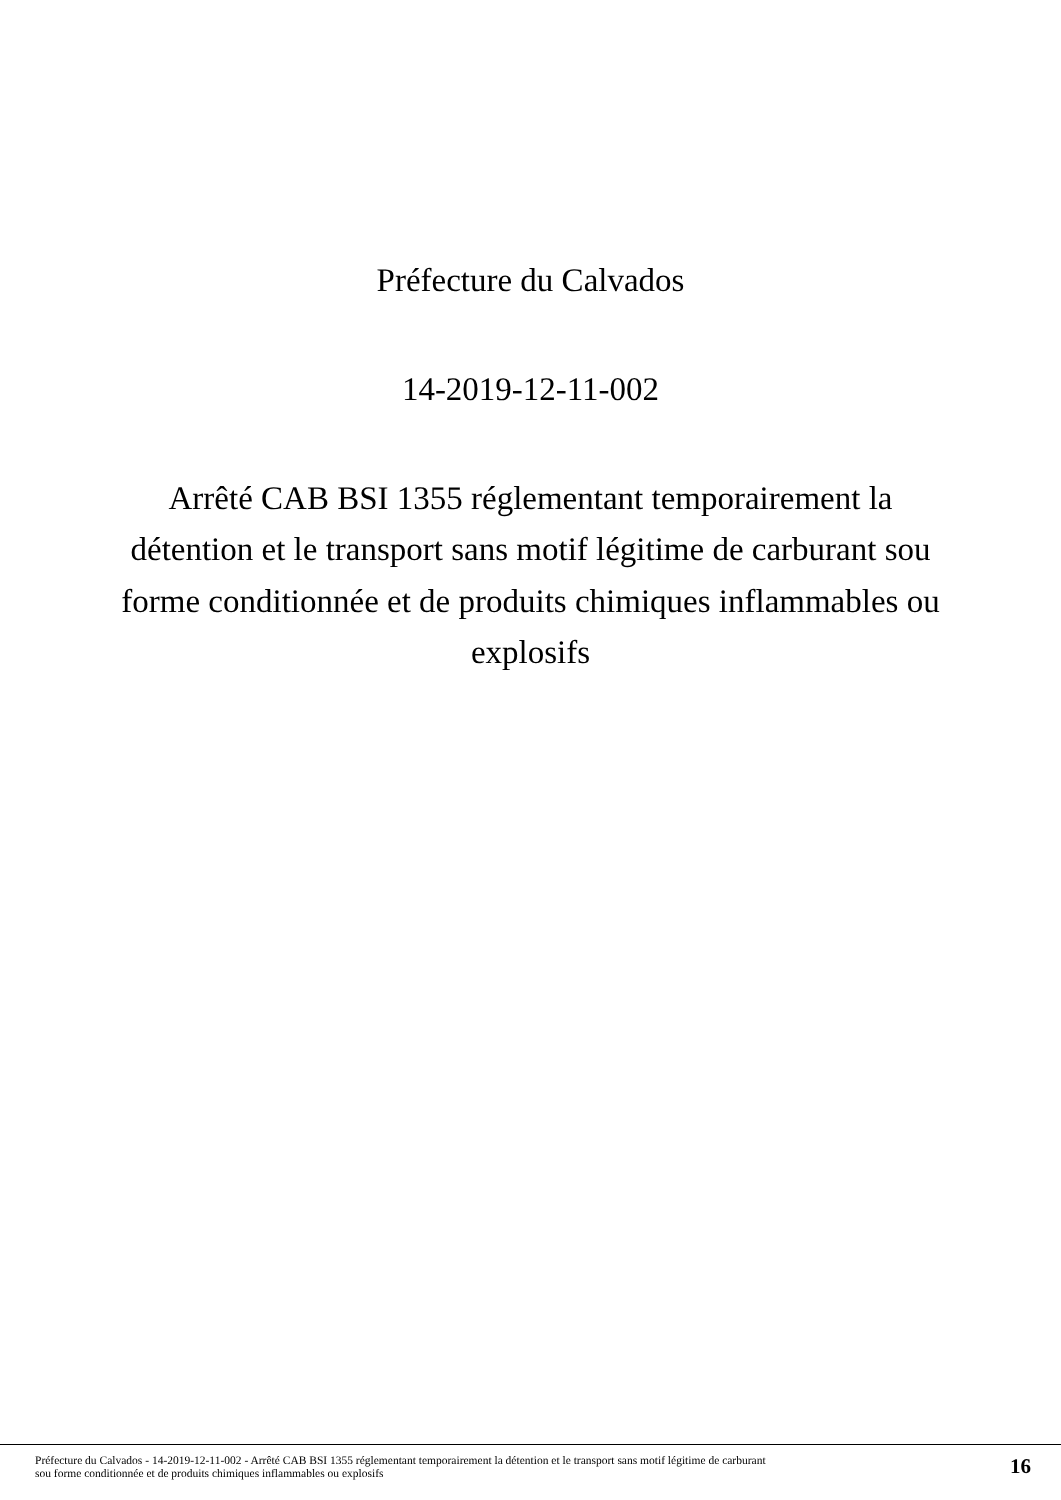Préfecture du Calvados
14-2019-12-11-002
Arrêté CAB BSI 1355 réglementant temporairement la détention et le transport sans motif légitime de carburant sou forme conditionnée et de produits chimiques inflammables ou explosifs
Préfecture du Calvados - 14-2019-12-11-002 - Arrêté CAB BSI 1355 réglementant temporairement la détention et le transport sans motif légitime de carburant
sou forme conditionnée et de produits chimiques inflammables ou explosifs
16